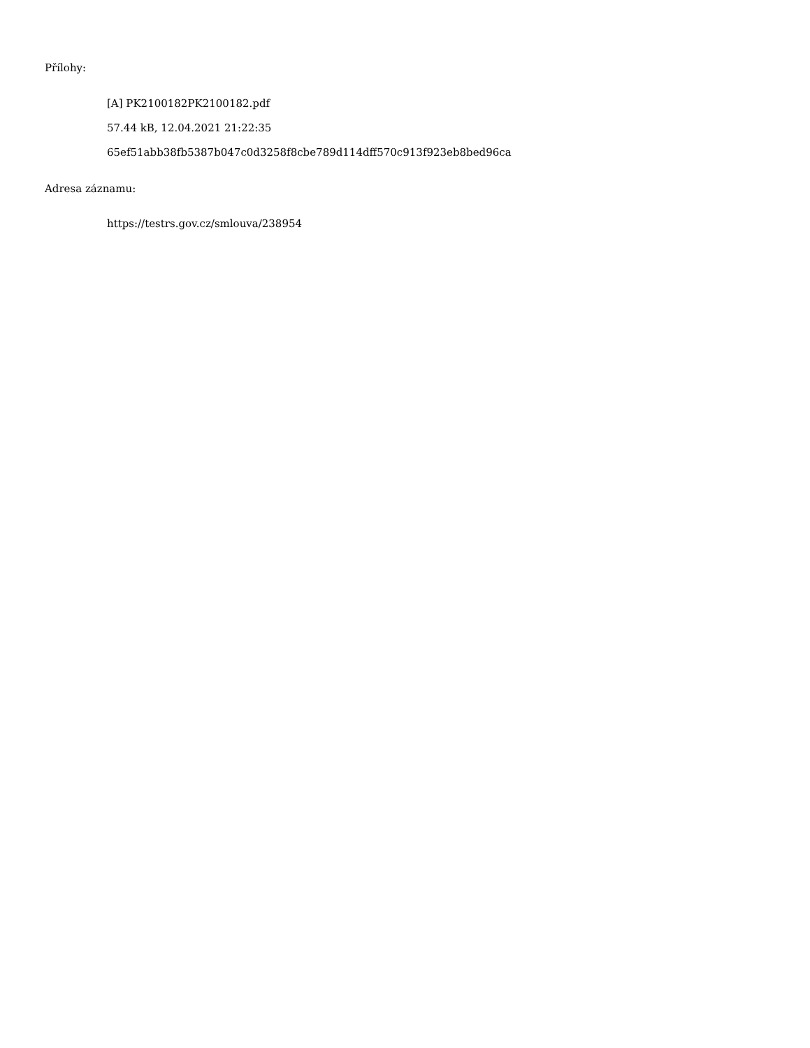Přílohy:
[A] PK2100182PK2100182.pdf
57.44 kB, 12.04.2021 21:22:35
65ef51abb38fb5387b047c0d3258f8cbe789d114dff570c913f923eb8bed96ca
Adresa záznamu:
https://testrs.gov.cz/smlouva/238954